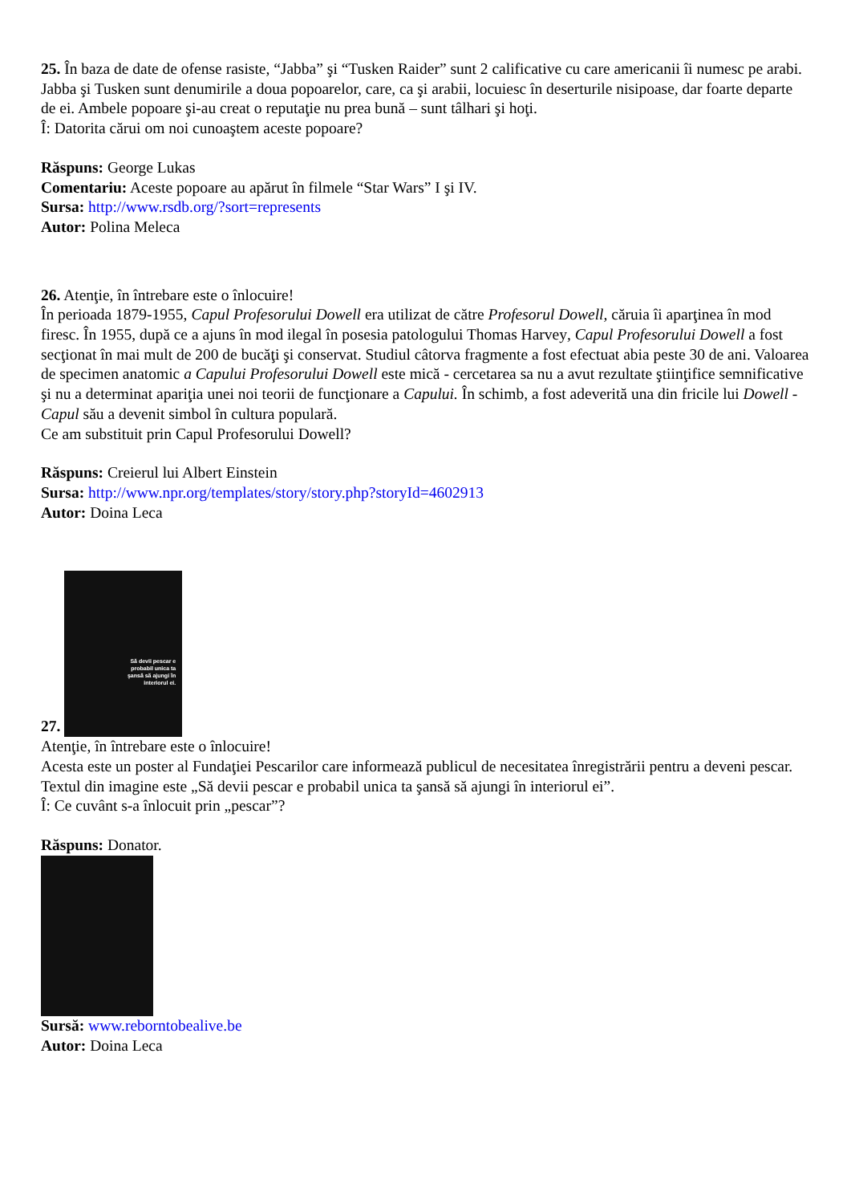25. În baza de date de ofense rasiste, “Jabba” şi “Tusken Raider” sunt 2 calificative cu care americanii îi numesc pe arabi. Jabba şi Tusken sunt denumirile a doua popoarelor, care, ca şi arabii, locuiesc în deserturile nisipoase, dar foarte departe de ei. Ambele popoare şi-au creat o reputaţie nu prea bună – sunt tâlhari şi hoţi.
Î: Datorita cărui om noi cunoaştem aceste popoare?
Răspuns: George Lukas
Comentariu: Aceste popoare au apărut în filmele “Star Wars” I şi IV.
Sursa: http://www.rsdb.org/?sort=represents
Autor: Polina Meleca
26. Atenţie, în întrebare este o înlocuire!
În perioada 1879-1955, Capul Profesorului Dowell era utilizat de către Profesorul Dowell, căruia îi aparţinea în mod firesc. În 1955, după ce a ajuns în mod ilegal în posesia patologului Thomas Harvey, Capul Profesorului Dowell a fost secţionat în mai mult de 200 de bucăţi şi conservat. Studiul câtorva fragmente a fost efectuat abia peste 30 de ani. Valoarea de specimen anatomic a Capului Profesorului Dowell este mică - cercetarea sa nu a avut rezultate ştiinţifice semnificative şi nu a determinat apariţia unei noi teorii de funcţionare a Capului. În schimb, a fost adeverită una din fricile lui Dowell - Capul său a devenit simbol în cultura populară.
Ce am substituit prin Capul Profesorului Dowell?
Răspuns: Creierul lui Albert Einstein
Sursa: http://www.npr.org/templates/story/story.php?storyId=4602913
Autor: Doina Leca
27. Să devii pescar e probabil unica ta şansă să ajungi în interiorul ei.
Atenţie, în întrebare este o înlocuire!
Acesta este un poster al Fundaţiei Pescarilor care informează publicul de necesitatea înregistrării pentru a deveni pescar. Textul din imagine este „Să devii pescar e probabil unica ta şansă să ajungi în interiorul ei”.
Î: Ce cuvânt s-a înlocuit prin „pescar”?
Răspuns: Donator.
Sursă: www.reborntobealive.be
Autor: Doina Leca